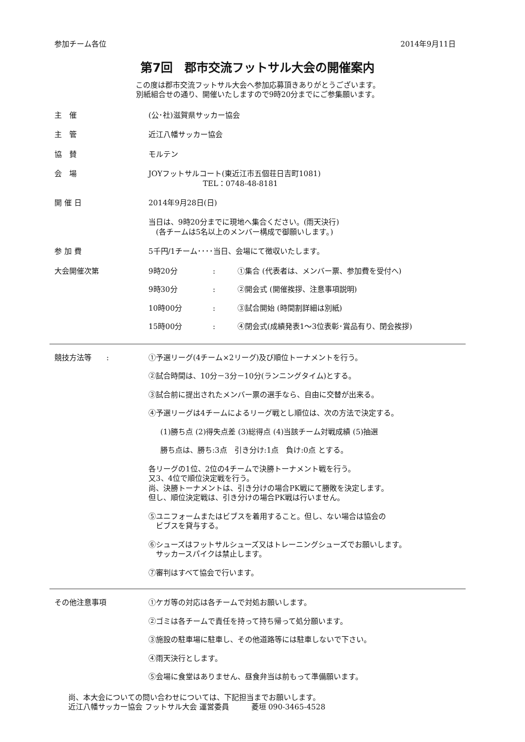参加チーム各位 2014年9月11日
第7回　郡市交流フットサル大会の開催案内
この度は郡市交流フットサル大会へ参加応募頂きありがとうございます。
別紙組合せの通り、開催いたしますので9時20分までにご参集願います。
主　催 (公･社)滋賀県サッカー協会
主　管 近江八幡サッカー協会
協　賛 モルテン
会　場 JOYフットサルコート(東近江市五個荘日吉町1081)
TEL：0748-48-8181
開 催 日 2014年9月28日(日)
当日は、9時20分までに現地へ集合ください。(雨天決行)
　(各チームは5名以上のメンバー構成で御願いします。)
参 加 費 5千円/1チーム････当日、会場にて徴収いたします。
大会開催次第 9時20分: ①集合 (代表者は、メンバー票、参加費を受付へ)
9時30分: ②開会式 (開催挨拶、注意事項説明)
10時00分: ③試合開始 (時間割詳細は別紙)
15時00分: ④閉会式(成績発表1～3位表彰･賞品有り、閉会挨拶)
競技方法等　　: ①予選リーグ(4チーム×2リーグ)及び順位トーナメントを行う。
②試合時間は、10分－3分－10分(ランニングタイム)とする。
③試合前に提出されたメンバー票の選手なら、自由に交替が出来る。
④予選リーグは4チームによるリーグ戦とし順位は、次の方法で決定する。
(1)勝ち点 (2)得失点差 (3)総得点 (4)当該チーム対戦成績 (5)抽選
勝ち点は、勝ち:3点　引き分け:1点　負け:0点 とする。
各リーグの1位、2位の4チームで決勝トーナメント戦を行う。
又3、4位で順位決定戦を行う。
尚、決勝トーナメントは、引き分けの場合PK戦にて勝敗を決定します。
但し、順位決定戦は、引き分けの場合PK戦は行いません。
⑤ユニフォームまたはビブスを着用すること。但し、ない場合は協会の
　ビブスを貸与する。
⑥シューズはフットサルシューズ又はトレーニングシューズでお願いします。
　サッカースパイクは禁止します。
⑦審判はすべて協会で行います。
その他注意事項 ①ケガ等の対応は各チームで対処お願いします。
②ゴミは各チームで責任を持って持ち帰って処分願います。
③施設の駐車場に駐車し、その他道路等には駐車しないで下さい。
④雨天決行とします。
⑤会場に食堂はありません、昼食弁当は前もって準備願います。
尚、本大会についての問い合わせについては、下記担当までお願いします。
近江八幡サッカー協会 フットサル大会 運営委員　　　菱垣 090-3465-4528